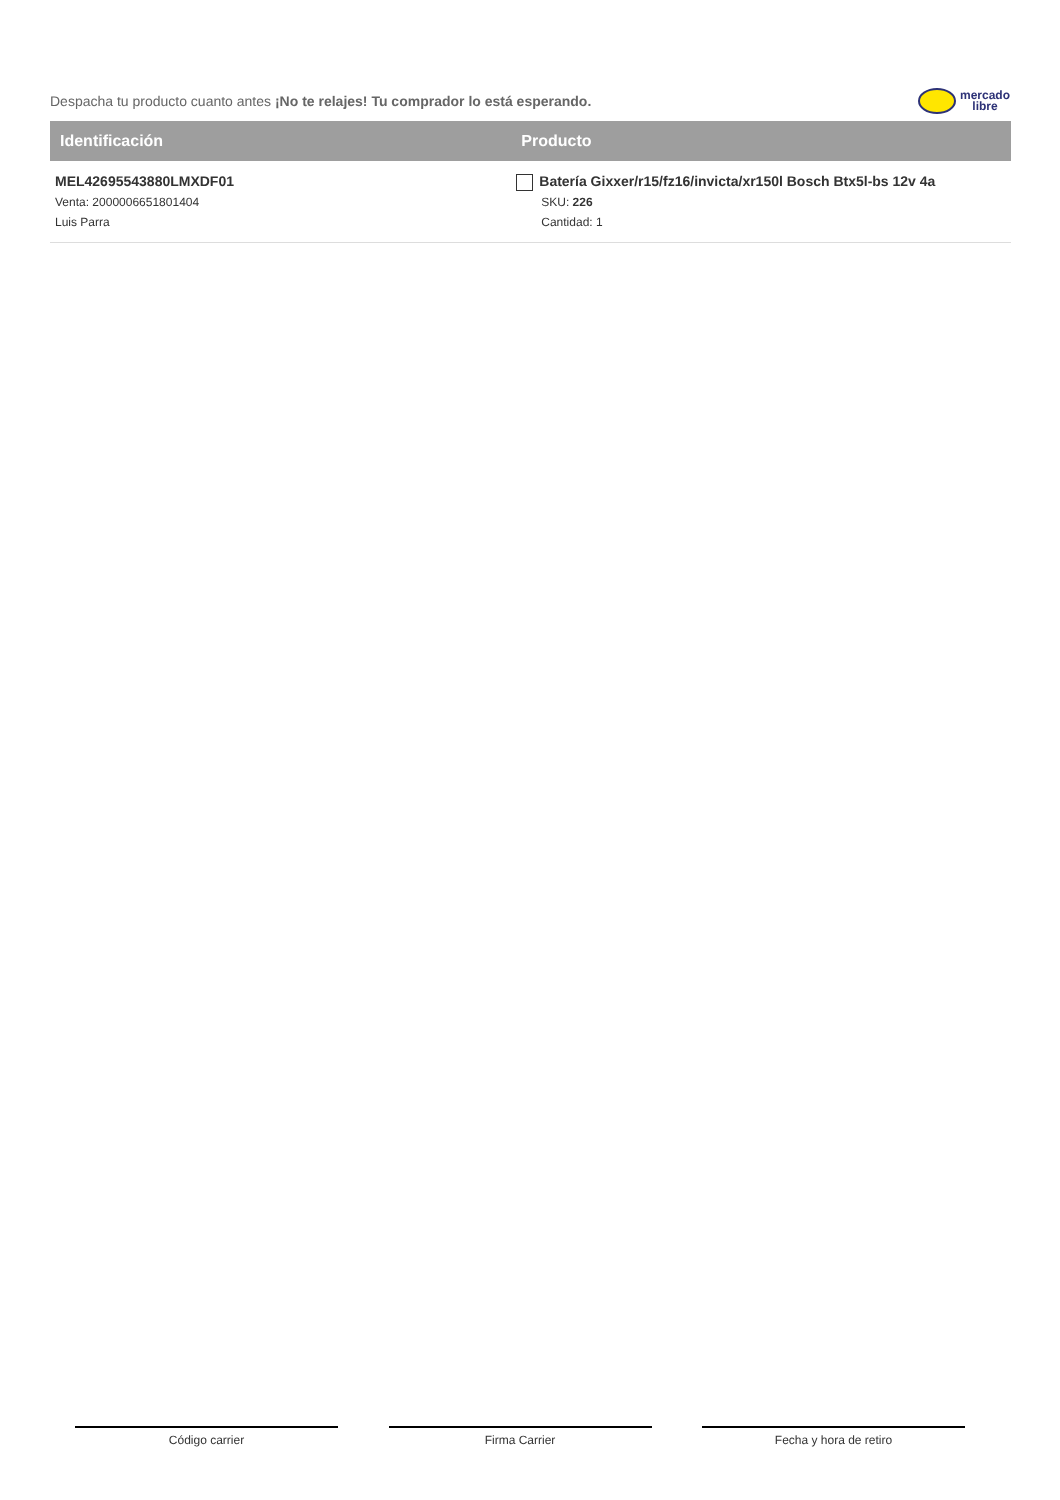Despacha tu producto cuanto antes ¡No te relajes! Tu comprador lo está esperando.
mercado
libre
| Identificación | Producto |
| --- | --- |
| MEL42695543880LMXDF01 Venta: 2000006651801404 Luis Parra | Batería Gixxer/r15/fz16/invicta/xr150l Bosch Btx5l-bs 12v 4a SKU: 226 Cantidad: 1 |
Código carrier Firma Carrier Fecha y hora de retiro